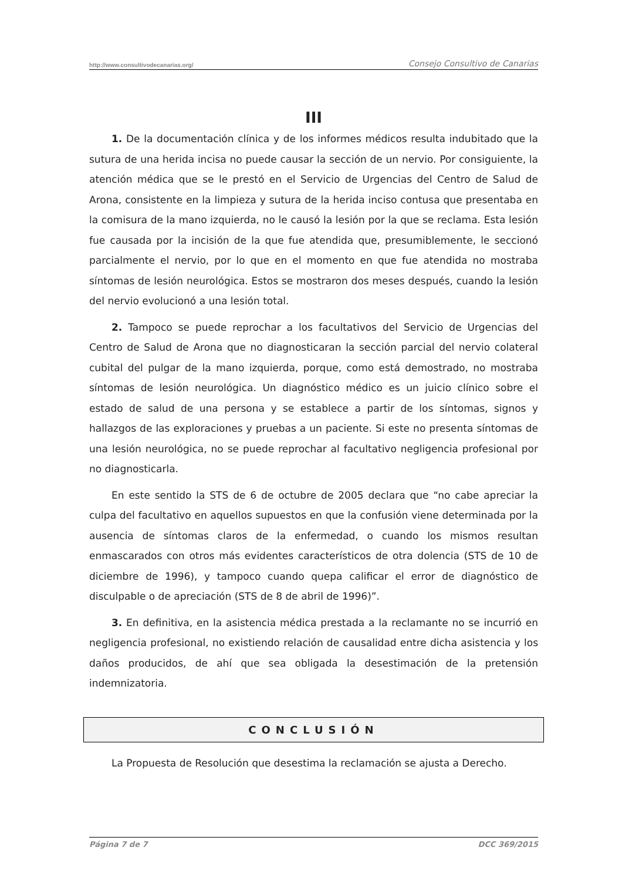http://www.consultivodecanarias.org/ Consejo Consultivo de Canarias
III
1. De la documentación clínica y de los informes médicos resulta indubitado que la sutura de una herida incisa no puede causar la sección de un nervio. Por consiguiente, la atención médica que se le prestó en el Servicio de Urgencias del Centro de Salud de Arona, consistente en la limpieza y sutura de la herida inciso contusa que presentaba en la comisura de la mano izquierda, no le causó la lesión por la que se reclama. Esta lesión fue causada por la incisión de la que fue atendida que, presumiblemente, le seccionó parcialmente el nervio, por lo que en el momento en que fue atendida no mostraba síntomas de lesión neurológica. Estos se mostraron dos meses después, cuando la lesión del nervio evolucionó a una lesión total.
2. Tampoco se puede reprochar a los facultativos del Servicio de Urgencias del Centro de Salud de Arona que no diagnosticaran la sección parcial del nervio colateral cubital del pulgar de la mano izquierda, porque, como está demostrado, no mostraba síntomas de lesión neurológica. Un diagnóstico médico es un juicio clínico sobre el estado de salud de una persona y se establece a partir de los síntomas, signos y hallazgos de las exploraciones y pruebas a un paciente. Si este no presenta síntomas de una lesión neurológica, no se puede reprochar al facultativo negligencia profesional por no diagnosticarla.
En este sentido la STS de 6 de octubre de 2005 declara que “no cabe apreciar la culpa del facultativo en aquellos supuestos en que la confusión viene determinada por la ausencia de síntomas claros de la enfermedad, o cuando los mismos resultan enmascarados con otros más evidentes característicos de otra dolencia (STS de 10 de diciembre de 1996), y tampoco cuando quepa calificar el error de diagnóstico de disculpable o de apreciación (STS de 8 de abril de 1996)”.
3. En definitiva, en la asistencia médica prestada a la reclamante no se incurrió en negligencia profesional, no existiendo relación de causalidad entre dicha asistencia y los daños producidos, de ahí que sea obligada la desestimación de la pretensión indemnizatoria.
CONCLUSIÓN
La Propuesta de Resolución que desestima la reclamación se ajusta a Derecho.
Página 7 de 7 DCC 369/2015